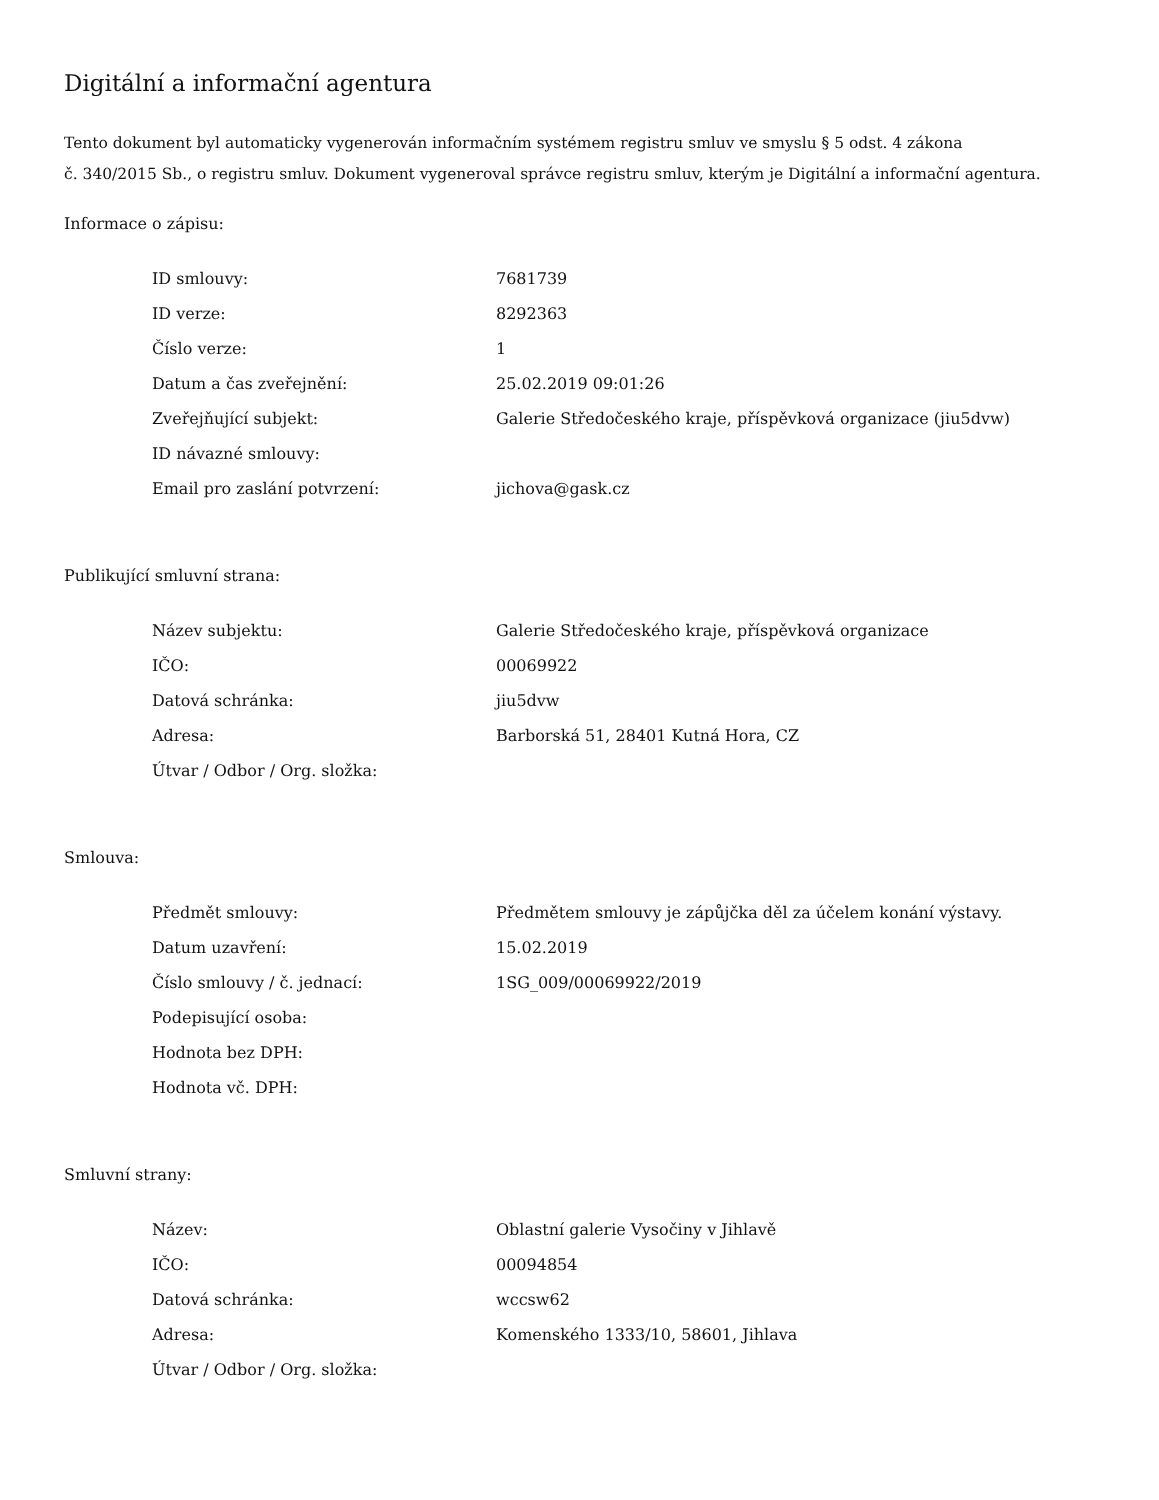Digitální a informační agentura
Tento dokument byl automaticky vygenerován informačním systémem registru smluv ve smyslu § 5 odst. 4 zákona
č. 340/2015 Sb., o registru smluv. Dokument vygeneroval správce registru smluv, kterým je Digitální a informační agentura.
Informace o zápisu:
| ID smlouvy: | 7681739 |
| ID verze: | 8292363 |
| Číslo verze: | 1 |
| Datum a čas zveřejnění: | 25.02.2019 09:01:26 |
| Zveřejňující subjekt: | Galerie Středočeského kraje, příspěvková organizace (jiu5dvw) |
| ID návazné smlouvy: | |
| Email pro zaslání potvrzení: | jichova@gask.cz |
Publikující smluvní strana:
| Název subjektu: | Galerie Středočeského kraje, příspěvková organizace |
| IČO: | 00069922 |
| Datová schránka: | jiu5dvw |
| Adresa: | Barborská 51, 28401 Kutná Hora, CZ |
| Útvar / Odbor / Org. složka: | |
Smlouva:
| Předmět smlouvy: | Předmětem smlouvy je zápůjčka děl za účelem konání výstavy. |
| Datum uzavření: | 15.02.2019 |
| Číslo smlouvy / č. jednací: | 1SG_009/00069922/2019 |
| Podepisující osoba: | |
| Hodnota bez DPH: | |
| Hodnota vč. DPH: | |
Smluvní strany:
| Název: | Oblastní galerie Vysočiny v Jihlavě |
| IČO: | 00094854 |
| Datová schránka: | wccsw62 |
| Adresa: | Komenského 1333/10, 58601, Jihlava |
| Útvar / Odbor / Org. složka: | |